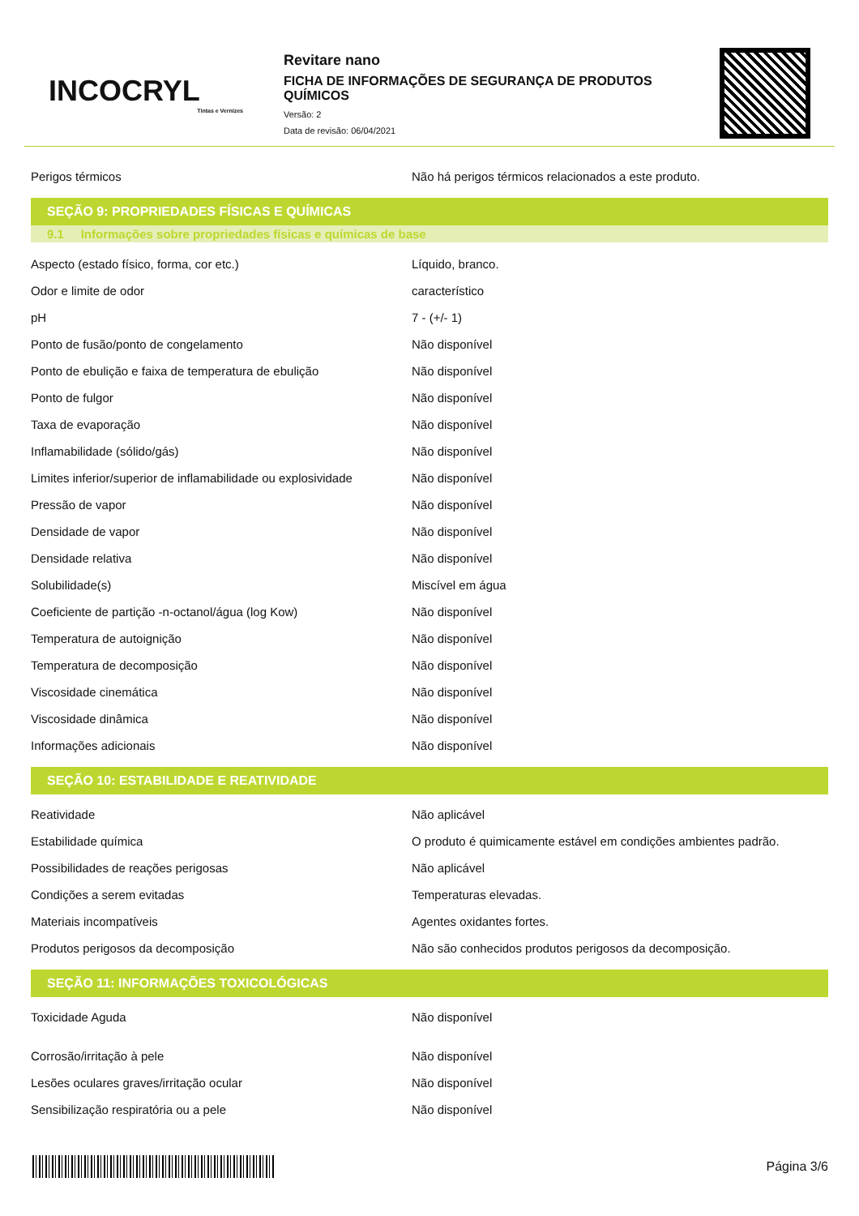INCOCRYL
Tintas e Vernizes
Revitare nano
FICHA DE INFORMAÇÕES DE SEGURANÇA DE PRODUTOS QUÍMICOS
Versão: 2
Data de revisão: 06/04/2021
| Perigos térmicos | Não há perigos térmicos relacionados a este produto. |
SEÇÃO 9: PROPRIEDADES FÍSICAS E QUÍMICAS
9.1 Informações sobre propriedades físicas e químicas de base
| Aspecto (estado físico, forma, cor etc.) | Líquido, branco. |
| Odor e limite de odor | característico |
| pH | 7 - (+/- 1) |
| Ponto de fusão/ponto de congelamento | Não disponível |
| Ponto de ebulição e faixa de temperatura de ebulição | Não disponível |
| Ponto de fulgor | Não disponível |
| Taxa de evaporação | Não disponível |
| Inflamabilidade (sólido/gás) | Não disponível |
| Limites inferior/superior de inflamabilidade ou explosividade | Não disponível |
| Pressão de vapor | Não disponível |
| Densidade de vapor | Não disponível |
| Densidade relativa | Não disponível |
| Solubilidade(s) | Miscível em água |
| Coeficiente de partição -n-octanol/água (log Kow) | Não disponível |
| Temperatura de autoignição | Não disponível |
| Temperatura de decomposição | Não disponível |
| Viscosidade cinemática | Não disponível |
| Viscosidade dinâmica | Não disponível |
| Informações adicionais | Não disponível |
SEÇÃO 10: ESTABILIDADE E REATIVIDADE
| Reatividade | Não aplicável |
| Estabilidade química | O produto é quimicamente estável em condições ambientes padrão. |
| Possibilidades de reações perigosas | Não aplicável |
| Condições a serem evitadas | Temperaturas elevadas. |
| Materiais incompatíveis | Agentes oxidantes fortes. |
| Produtos perigosos da decomposição | Não são conhecidos produtos perigosos da decomposição. |
SEÇÃO 11: INFORMAÇÕES TOXICOLÓGICAS
| Toxicidade Aguda | Não disponível |
| Corrosão/irritação à pele | Não disponível |
| Lesões oculares graves/irritação ocular | Não disponível |
| Sensibilização respiratória ou a pele | Não disponível |
Página 3/6